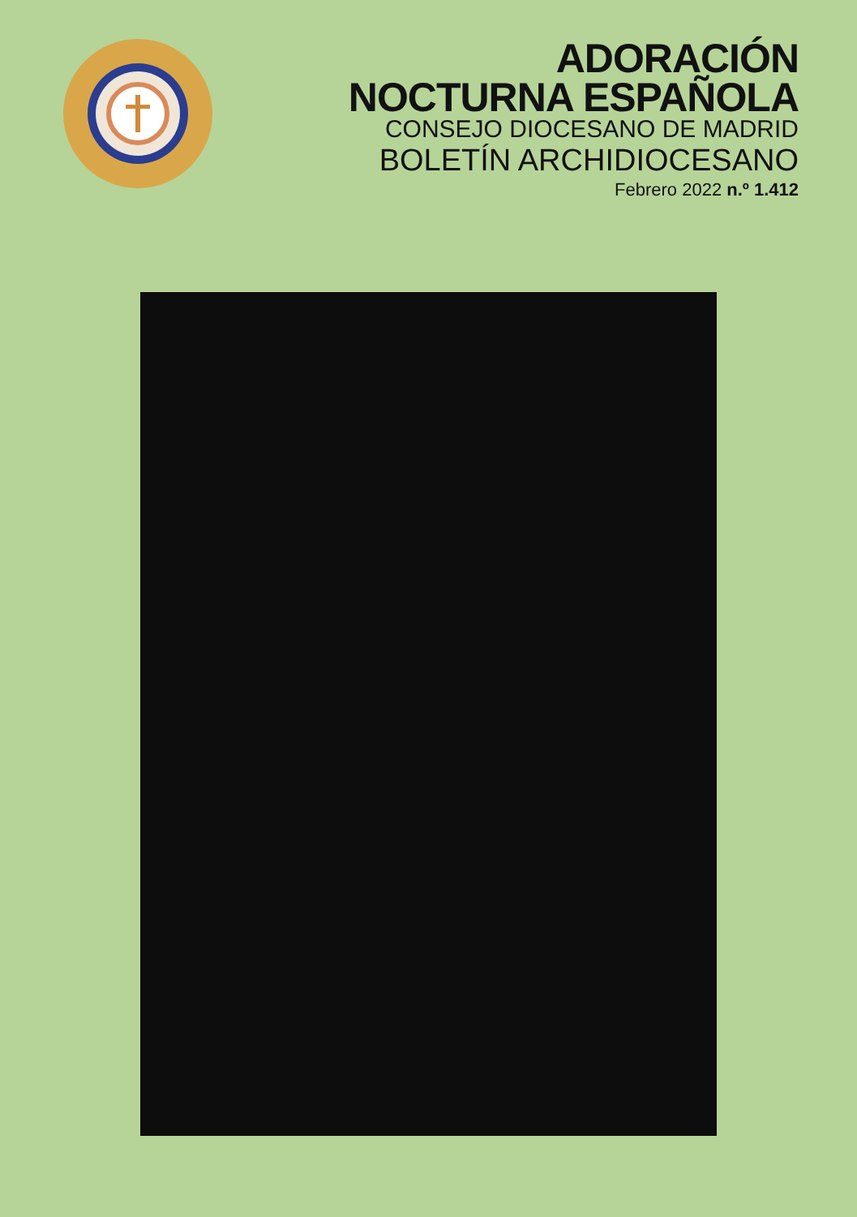ADORACIÓN
NOCTURNA ESPAÑOLA
CONSEJO DIOCESANO DE MADRID
BOLETÍN ARCHIDIOCESANO
Febrero 2022 n.º 1.412